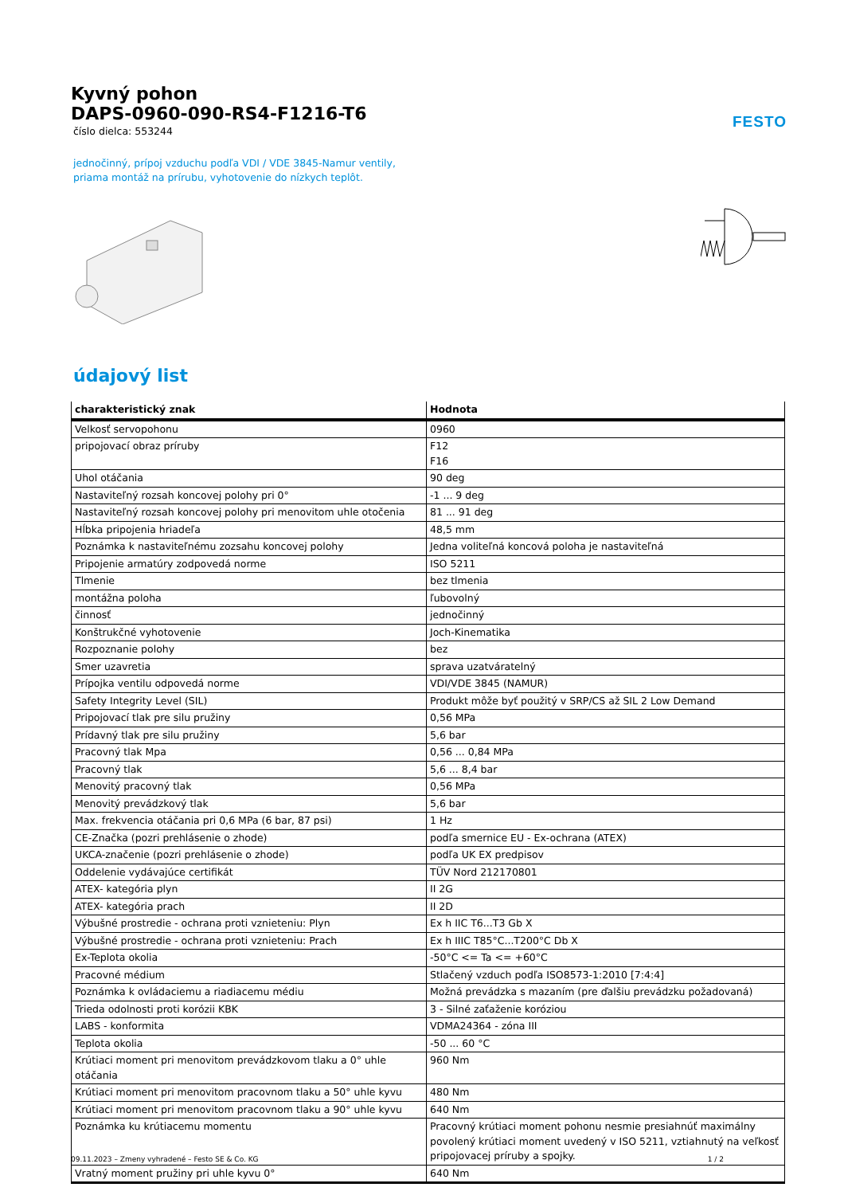FESTO
Kyvný pohon
DAPS-0960-090-RS4-F1216-T6
číslo dielca: 553244
jednočinný, prípoj vzduchu podľa VDI / VDE 3845-Namur ventily,
priama montáž na prírubu, vyhotovenie do nízkych teplôt.
údajový list
| charakteristický znak | Hodnota |
| --- | --- |
| Velkosť servopohonu | 0960 |
| pripojovací obraz príruby | F12 F16 |
| Uhol otáčania | 90 deg |
| Nastaviteľný rozsah koncovej polohy pri 0° | -1 ... 9 deg |
| Nastaviteľný rozsah koncovej polohy pri menovitom uhle otočenia | 81 ... 91 deg |
| Hĺbka pripojenia hriadeľa | 48,5 mm |
| Poznámka k nastaviteľnému zozsahu koncovej polohy | Jedna voliteľná koncová poloha je nastaviteľná |
| Pripojenie armatúry zodpovedá norme | ISO 5211 |
| Tlmenie | bez tlmenia |
| montážna poloha | ľubovolný |
| činnosť | jednočinný |
| Konštrukčné vyhotovenie | Joch-Kinematika |
| Rozpoznanie polohy | bez |
| Smer uzavretia | sprava uzatváratelný |
| Prípojka ventilu odpovedá norme | VDI/VDE 3845 (NAMUR) |
| Safety Integrity Level (SIL) | Produkt môže byť použitý v SRP/CS až SIL 2 Low Demand |
| Pripojovací tlak pre silu pružiny | 0,56 MPa |
| Prídavný tlak pre silu pružiny | 5,6 bar |
| Pracovný tlak Mpa | 0,56 ... 0,84 MPa |
| Pracovný tlak | 5,6 ... 8,4 bar |
| Menovitý pracovný tlak | 0,56 MPa |
| Menovitý prevádzkový tlak | 5,6 bar |
| Max. frekvencia otáčania pri 0,6 MPa (6 bar, 87 psi) | 1 Hz |
| CE-Značka (pozri prehlásenie o zhode) | podľa smernice EU - Ex-ochrana (ATEX) |
| UKCA-značenie (pozri prehlásenie o zhode) | podľa UK EX predpisov |
| Oddelenie vydávajúce certifikát | TÜV Nord 212170801 |
| ATEX- kategória plyn | II 2G |
| ATEX- kategória prach | II 2D |
| Výbušné prostredie - ochrana proti vznieteniu: Plyn | Ex h IIC T6...T3 Gb X |
| Výbušné prostredie - ochrana proti vznieteniu: Prach | Ex h IIIC T85°C...T200°C Db X |
| Ex-Teplota okolia | -50°C <= Ta <= +60°C |
| Pracovné médium | Stlačený vzduch podľa ISO8573-1:2010 [7:4:4] |
| Poznámka k ovládaciemu a riadiacemu médiu | Možná prevádzka s mazaním (pre ďalšiu prevádzku požadovaná) |
| Trieda odolnosti proti korózii KBK | 3 - Silné zaťaženie koróziou |
| LABS - konformita | VDMA24364 - zóna III |
| Teplota okolia | -50 ... 60 °C |
| Krútiaci moment pri menovitom prevádzkovom tlaku a 0° uhle otáčania | 960 Nm |
| Krútiaci moment pri menovitom pracovnom tlaku a 50° uhle kyvu | 480 Nm |
| Krútiaci moment pri menovitom pracovnom tlaku a 90° uhle kyvu | 640 Nm |
| Poznámka ku krútiacemu momentu | Pracovný krútiaci moment pohonu nesmie presiahnúť maximálny povolený krútiaci moment uvedený v ISO 5211, vztiahnutý na veľkosť pripojovacej príruby a spojky. |
| Vratný moment pružiny pri uhle kyvu 0° | 640 Nm |
09.11.2023 – Zmeny vyhradené – Festo SE & Co. KG 1 / 2